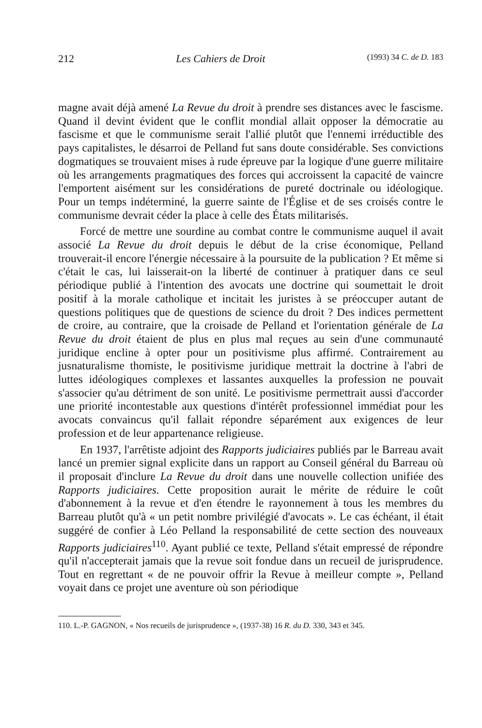212 Les Cahiers de Droit (1993) 34 C. de D. 183
magne avait déjà amené La Revue du droit à prendre ses distances avec le fascisme. Quand il devint évident que le conflit mondial allait opposer la démocratie au fascisme et que le communisme serait l'allié plutôt que l'ennemi irréductible des pays capitalistes, le désarroi de Pelland fut sans doute considérable. Ses convictions dogmatiques se trouvaient mises à rude épreuve par la logique d'une guerre militaire où les arrangements pragmatiques des forces qui accroissent la capacité de vaincre l'emportent aisément sur les considérations de pureté doctrinale ou idéologique. Pour un temps indéterminé, la guerre sainte de l'Église et de ses croisés contre le communisme devrait céder la place à celle des États militarisés.
Forcé de mettre une sourdine au combat contre le communisme auquel il avait associé La Revue du droit depuis le début de la crise économique, Pelland trouverait-il encore l'énergie nécessaire à la poursuite de la publication ? Et même si c'était le cas, lui laisserait-on la liberté de continuer à pratiquer dans ce seul périodique publié à l'intention des avocats une doctrine qui soumettait le droit positif à la morale catholique et incitait les juristes à se préoccuper autant de questions politiques que de questions de science du droit ? Des indices permettent de croire, au contraire, que la croisade de Pelland et l'orientation générale de La Revue du droit étaient de plus en plus mal reçues au sein d'une communauté juridique encline à opter pour un positivisme plus affirmé. Contrairement au jusnaturalisme thomiste, le positivisme juridique mettrait la doctrine à l'abri de luttes idéologiques complexes et lassantes auxquelles la profession ne pouvait s'associer qu'au détriment de son unité. Le positivisme permettrait aussi d'accorder une priorité incontestable aux questions d'intérêt professionnel immédiat pour les avocats convaincus qu'il fallait répondre séparément aux exigences de leur profession et de leur appartenance religieuse.
En 1937, l'arrêtiste adjoint des Rapports judiciaires publiés par le Barreau avait lancé un premier signal explicite dans un rapport au Conseil général du Barreau où il proposait d'inclure La Revue du droit dans une nouvelle collection unifiée des Rapports judiciaires. Cette proposition aurait le mérite de réduire le coût d'abonnement à la revue et d'en étendre le rayonnement à tous les membres du Barreau plutôt qu'à « un petit nombre privilégié d'avocats ». Le cas échéant, il était suggéré de confier à Léo Pelland la responsabilité de cette section des nouveaux Rapports judiciaires<sup>110</sup>. Ayant publié ce texte, Pelland s'était empressé de répondre qu'il n'accepterait jamais que la revue soit fondue dans un recueil de jurisprudence. Tout en regrettant « de ne pouvoir offrir la Revue à meilleur compte », Pelland voyait dans ce projet une aventure où son périodique
110. L.-P. GAGNON, « Nos recueils de jurisprudence », (1937-38) 16 R. du D. 330, 343 et 345.